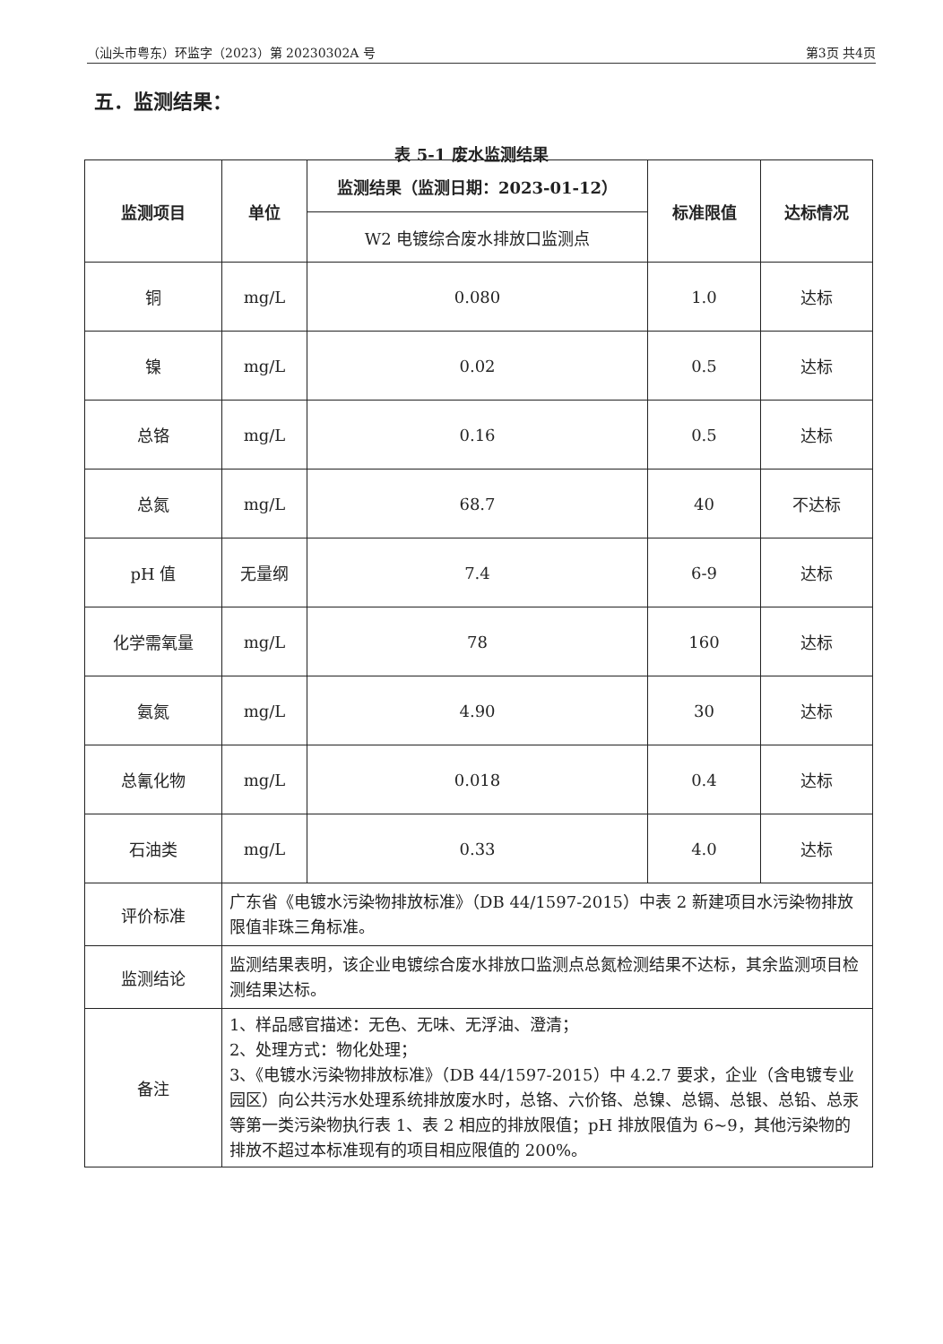（汕头市粤东）环监字（2023）第 20230302A 号 第3页 共4页
五．监测结果：
表 5-1 废水监测结果
| 监测项目 | 单位 | 监测结果（监测日期：2023-01-12） | 标准限值 | 达标情况 |
| --- | --- | --- | --- | --- |
| | | W2 电镀综合废水排放口监测点 | | |
| 铜 | mg/L | 0.080 | 1.0 | 达标 |
| 镍 | mg/L | 0.02 | 0.5 | 达标 |
| 总铬 | mg/L | 0.16 | 0.5 | 达标 |
| 总氮 | mg/L | 68.7 | 40 | 不达标 |
| pH 值 | 无量纲 | 7.4 | 6-9 | 达标 |
| 化学需氧量 | mg/L | 78 | 160 | 达标 |
| 氨氮 | mg/L | 4.90 | 30 | 达标 |
| 总氰化物 | mg/L | 0.018 | 0.4 | 达标 |
| 石油类 | mg/L | 0.33 | 4.0 | 达标 |
| 评价标准 | 广东省《电镀水污染物排放标准》（DB 44/1597-2015）中表 2 新建项目水污染物排放限值非珠三角标准。 | | | |
| 监测结论 | 监测结果表明，该企业电镀综合废水排放口监测点总氮检测结果不达标，其余监测项目检测结果达标。 | | | |
| 备注 | 1、样品感官描述：无色、无味、无浮油、澄清； 2、处理方式：物化处理； 3、《电镀水污染物排放标准》（DB 44/1597-2015）中 4.2.7 要求，企业（含电镀专业园区）向公共污水处理系统排放废水时，总铬、六价铬、总镍、总镉、总银、总铅、总汞等第一类污染物执行表 1、表 2 相应的排放限值；pH 排放限值为 6~9，其他污染物的排放不超过本标准现有的项目相应限值的 200%。 | | | |